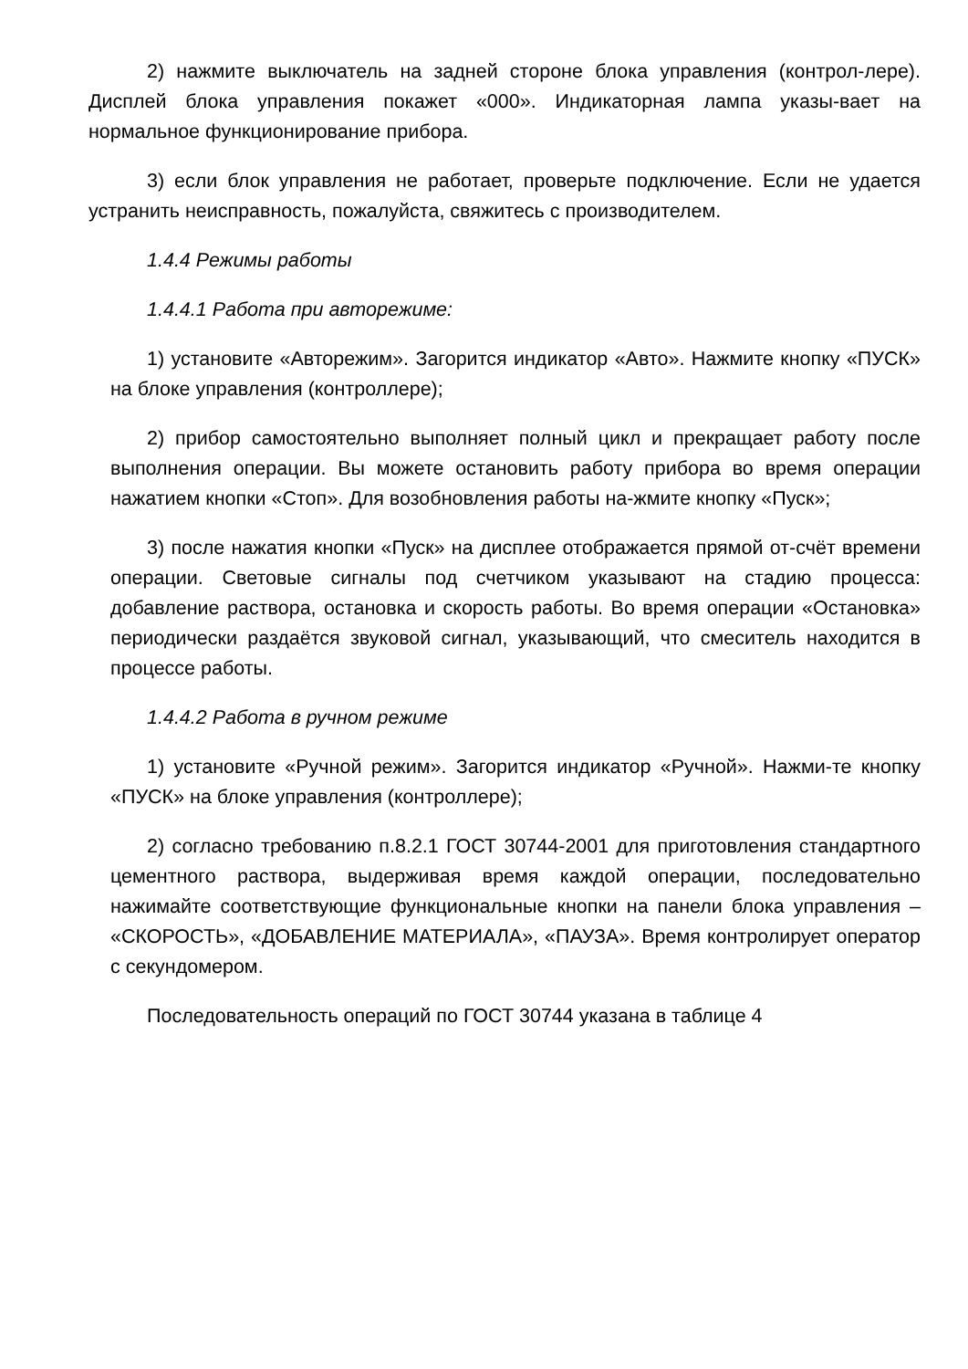2) нажмите выключатель на задней стороне блока управления (контрол-лере). Дисплей блока управления покажет «000». Индикаторная лампа указы-вает на нормальное функционирование прибора.
3) если блок управления не работает, проверьте подключение. Если не удается устранить неисправность, пожалуйста, свяжитесь с производителем.
1.4.4 Режимы работы
1.4.4.1 Работа при авторежиме:
1) установите «Авторежим». Загорится индикатор «Авто». Нажмите кнопку «ПУСК» на блоке управления (контроллере);
2) прибор самостоятельно выполняет полный цикл и прекращает работу после выполнения операции. Вы можете остановить работу прибора во время операции нажатием кнопки «Стоп». Для возобновления работы на-жмите кнопку «Пуск»;
3) после нажатия кнопки «Пуск» на дисплее отображается прямой от-счёт времени операции. Световые сигналы под счетчиком указывают на стадию процесса: добавление раствора, остановка и скорость работы. Во время операции «Остановка» периодически раздаётся звуковой сигнал, указывающий, что смеситель находится в процессе работы.
1.4.4.2 Работа в ручном режиме
1) установите «Ручной режим». Загорится индикатор «Ручной». Нажми-те кнопку «ПУСК» на блоке управления (контроллере);
2) согласно требованию п.8.2.1 ГОСТ 30744-2001 для приготовления стандартного цементного раствора, выдерживая время каждой операции, последовательно нажимайте соответствующие функциональные кнопки на панели блока управления – «СКОРОСТЬ», «ДОБАВЛЕНИЕ МАТЕРИАЛА», «ПАУЗА». Время контролирует оператор с секундомером.
Последовательность операций по ГОСТ 30744 указана в таблице 4